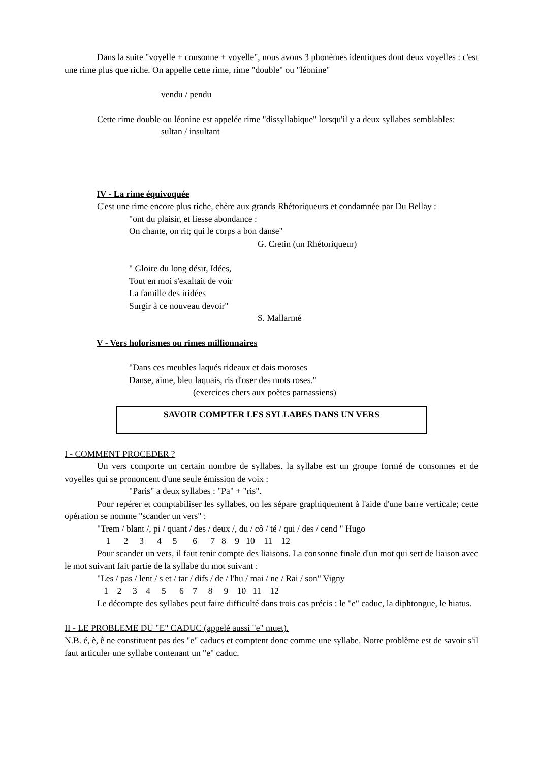Dans la suite "voyelle + consonne + voyelle", nous avons 3 phonèmes identiques dont deux voyelles : c'est une rime plus que riche. On appelle cette rime, rime "double" ou "léonine"
vendu / pendu
Cette rime double ou léonine est appelée rime "dissyllabique" lorsqu'il y a deux syllabes semblables:
sultan / insultant
IV - La rime équivoquée
C'est une rime encore plus riche, chère aux grands Rhétoriqueurs et condamnée par Du Bellay :
"ont du plaisir, et liesse abondance :
On chante, on rit; qui le corps a bon danse"
G. Cretin (un Rhétoriqueur)
" Gloire du long désir, Idées,
Tout en moi s'exaltait de voir
La famille des iridées
Surgir à ce nouveau devoir"
S. Mallarmé
V - Vers holorismes ou rimes millionnaires
"Dans ces meubles laqués rideaux et dais moroses
Danse, aime, bleu laquais, ris d'oser des mots roses."
(exercices chers aux poètes parnassiens)
SAVOIR COMPTER LES SYLLABES DANS UN VERS
I - COMMENT PROCEDER ?
Un vers comporte un certain nombre de syllabes. la syllabe est un groupe formé de consonnes et de voyelles qui se prononcent d'une seule émission de voix :
"Paris" a deux syllabes : "Pa" + "ris".
Pour repérer et comptabiliser les syllabes, on les sépare graphiquement à l'aide d'une barre verticale; cette opération se nomme "scander un vers" :
"Trem / blant /, pi / quant / des / deux /, du / cô / té / qui / des / cend " Hugo
1 2 3 4 5 6 7 8 9 10 11 12
Pour scander un vers, il faut tenir compte des liaisons. La consonne finale d'un mot qui sert de liaison avec le mot suivant fait partie de la syllabe du mot suivant :
"Les / pas / lent / s et / tar / difs / de / l'hu / mai / ne / Rai / son" Vigny
1 2 3 4 5 6 7 8 9 10 11 12
Le décompte des syllabes peut faire difficulté dans trois cas précis : le "e" caduc, la diphtongue, le hiatus.
II - LE PROBLEME DU "E" CADUC (appelé aussi "e" muet).
N.B. é, è, ê ne constituent pas des "e" caducs et comptent donc comme une syllabe. Notre problème est de savoir s'il faut articuler une syllabe contenant un "e" caduc.